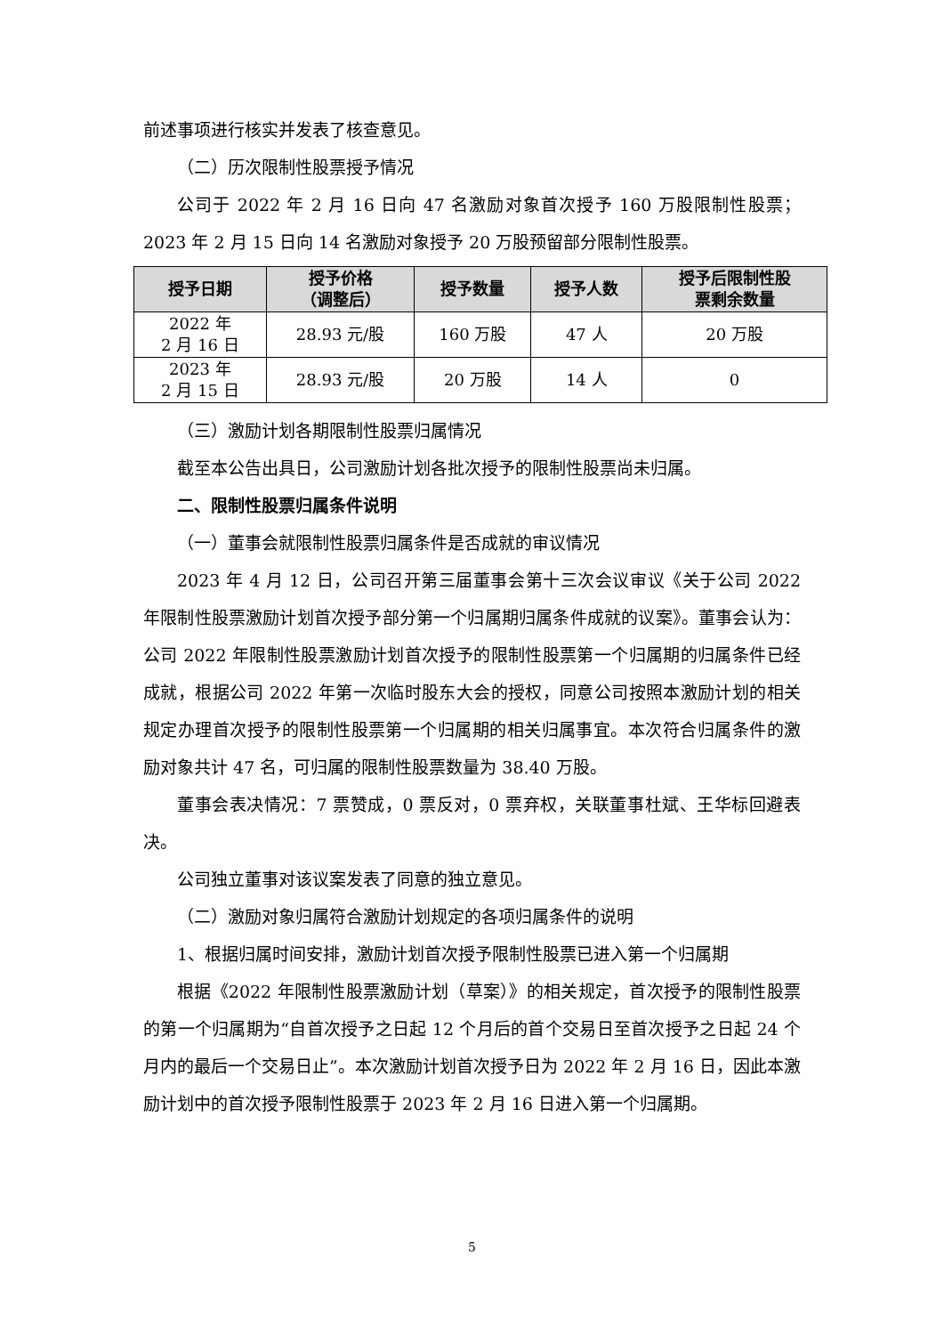前述事项进行核实并发表了核查意见。
（二）历次限制性股票授予情况
公司于 2022 年 2 月 16 日向 47 名激励对象首次授予 160 万股限制性股票；2023 年 2 月 15 日向 14 名激励对象授予 20 万股预留部分限制性股票。
| 授予日期 | 授予价格 （调整后） | 授予数量 | 授予人数 | 授予后限制性股 票剩余数量 |
| --- | --- | --- | --- | --- |
| 2022 年 2 月 16 日 | 28.93 元/股 | 160 万股 | 47 人 | 20 万股 |
| 2023 年 2 月 15 日 | 28.93 元/股 | 20 万股 | 14 人 | 0 |
（三）激励计划各期限制性股票归属情况
截至本公告出具日，公司激励计划各批次授予的限制性股票尚未归属。
二、限制性股票归属条件说明
（一）董事会就限制性股票归属条件是否成就的审议情况
2023 年 4 月 12 日，公司召开第三届董事会第十三次会议审议《关于公司 2022 年限制性股票激励计划首次授予部分第一个归属期归属条件成就的议案》。董事会认为：公司 2022 年限制性股票激励计划首次授予的限制性股票第一个归属期的归属条件已经成就，根据公司 2022 年第一次临时股东大会的授权，同意公司按照本激励计划的相关规定办理首次授予的限制性股票第一个归属期的相关归属事宜。本次符合归属条件的激励对象共计 47 名，可归属的限制性股票数量为 38.40 万股。
董事会表决情况：7 票赞成，0 票反对，0 票弃权，关联董事杜斌、王华标回避表决。
公司独立董事对该议案发表了同意的独立意见。
（二）激励对象归属符合激励计划规定的各项归属条件的说明
1、根据归属时间安排，激励计划首次授予限制性股票已进入第一个归属期
根据《2022 年限制性股票激励计划（草案）》的相关规定，首次授予的限制性股票的第一个归属期为“自首次授予之日起 12 个月后的首个交易日至首次授予之日起 24 个月内的最后一个交易日止”。本次激励计划首次授予日为 2022 年 2 月 16 日，因此本激励计划中的首次授予限制性股票于 2023 年 2 月 16 日进入第一个归属期。
5